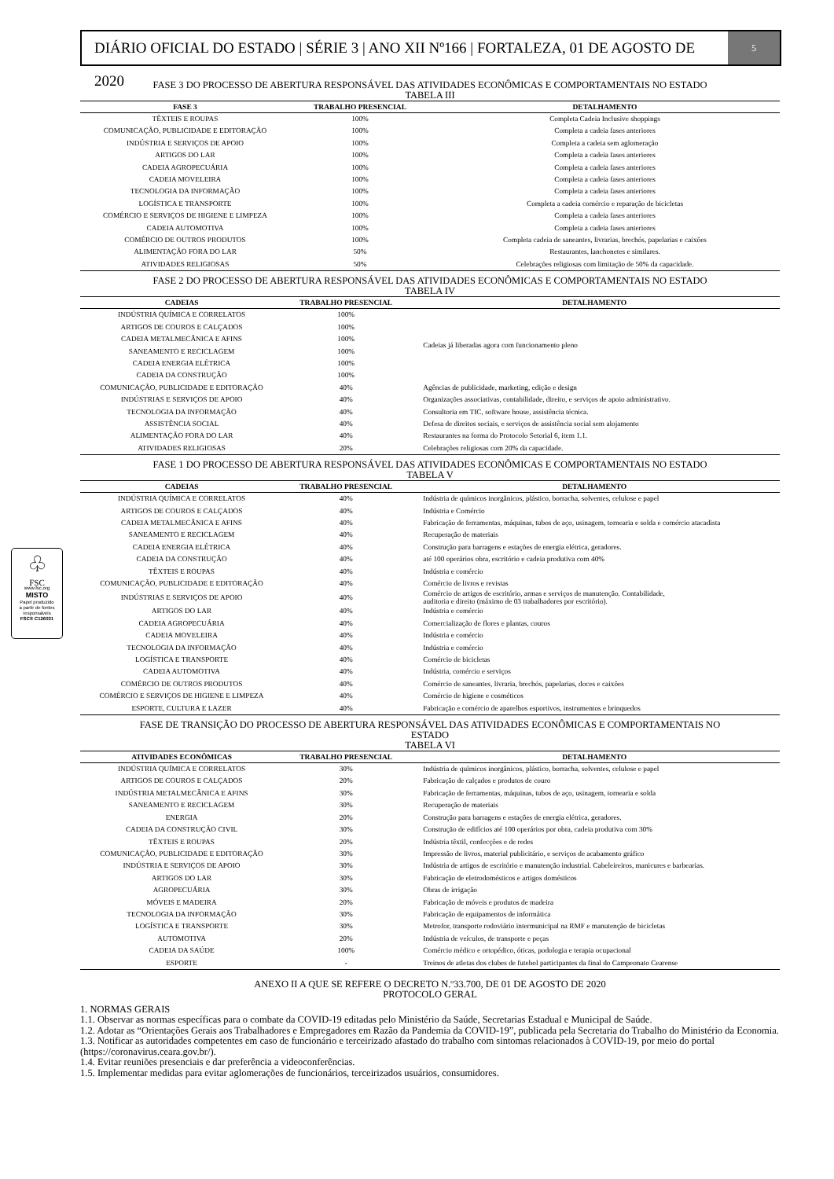DIÁRIO OFICIAL DO ESTADO | SÉRIE 3 | ANO XII Nº166 | FORTALEZA, 01 DE AGOSTO DE 2020
5
♧
FSC
www.fsc.org
MISTO
Papel produzido
a partir de fontes
responsáveis
FSC® C126031
FASE 3 DO PROCESSO DE ABERTURA RESPONSÁVEL DAS ATIVIDADES ECONÔMICAS E COMPORTAMENTAIS NO ESTADO
TABELA III
| FASE 3 | TRABALHO PRESENCIAL | DETALHAMENTO |
| --- | --- | --- |
| TÊXTEIS E ROUPAS | 100% | Completa Cadeia Inclusive shoppings |
| COMUNICAÇÃO, PUBLICIDADE E EDITORAÇÃO | 100% | Completa a cadeia fases anteriores |
| INDÚSTRIA E SERVIÇOS DE APOIO | 100% | Completa a cadeia sem aglomeração |
| ARTIGOS DO LAR | 100% | Completa a cadeia fases anteriores |
| CADEIA AGROPECUÁRIA | 100% | Completa a cadeia fases anteriores |
| CADEIA MOVELEIRA | 100% | Completa a cadeia fases anteriores |
| TECNOLOGIA DA INFORMAÇÃO | 100% | Completa a cadeia fases anteriores |
| LOGÍSTICA E TRANSPORTE | 100% | Completa a cadeia comércio e reparação de bicicletas |
| COMÉRCIO E SERVIÇOS DE HIGIENE E LIMPEZA | 100% | Completa a cadeia fases anteriores |
| CADEIA AUTOMOTIVA | 100% | Completa a cadeia fases anteriores |
| COMÉRCIO DE OUTROS PRODUTOS | 100% | Completa cadeia de saneantes, livrarias, brechós, papelarias e caixões |
| ALIMENTAÇÃO FORA DO LAR | 50% | Restaurantes, lanchonetes e similares. |
| ATIVIDADES RELIGIOSAS | 50% | Celebrações religiosas com limitação de 50% da capacidade. |
FASE 2 DO PROCESSO DE ABERTURA RESPONSÁVEL DAS ATIVIDADES ECONÔMICAS E COMPORTAMENTAIS NO ESTADO
TABELA IV
| CADEIAS | TRABALHO PRESENCIAL | DETALHAMENTO |
| --- | --- | --- |
| INDÚSTRIA QUÍMICA E CORRELATOS | 100% | Cadeias já liberadas agora com funcionamento pleno |
| ARTIGOS DE COUROS E CALÇADOS | 100% | |
| CADEIA METALMECÂNICA E AFINS | 100% | |
| SANEAMENTO E RECICLAGEM | 100% | |
| CADEIA ENERGIA ELÉTRICA | 100% | |
| CADEIA DA CONSTRUÇÃO | 100% | |
| COMUNICAÇÃO, PUBLICIDADE E EDITORAÇÃO | 40% | Agências de publicidade, marketing, edição e design |
| INDÚSTRIAS E SERVIÇOS DE APOIO | 40% | Organizações associativas, contabilidade, direito, e serviços de apoio administrativo. |
| TECNOLOGIA DA INFORMAÇÃO | 40% | Consultoria em TIC, software house, assistência técnica. |
| ASSISTÊNCIA SOCIAL | 40% | Defesa de direitos sociais, e serviços de assistência social sem alojamento |
| ALIMENTAÇÃO FORA DO LAR | 40% | Restaurantes na forma do Protocolo Setorial 6, item 1.1. |
| ATIVIDADES RELIGIOSAS | 20% | Celebrações religiosas com 20% da capacidade. |
FASE 1 DO PROCESSO DE ABERTURA RESPONSÁVEL DAS ATIVIDADES ECONÔMICAS E COMPORTAMENTAIS NO ESTADO
TABELA V
| CADEIAS | TRABALHO PRESENCIAL | DETALHAMENTO |
| --- | --- | --- |
| INDÚSTRIA QUÍMICA E CORRELATOS | 40% | Indústria de químicos inorgânicos, plástico, borracha, solventes, celulose e papel |
| ARTIGOS DE COUROS E CALÇADOS | 40% | Indústria e Comércio |
| CADEIA METALMECÂNICA E AFINS | 40% | Fabricação de ferramentas, máquinas, tubos de aço, usinagem, tornearia e solda e comércio atacadista |
| SANEAMENTO E RECICLAGEM | 40% | Recuperação de materiais |
| CADEIA ENERGIA ELÉTRICA | 40% | Construção para barragens e estações de energia elétrica, geradores. |
| CADEIA DA CONSTRUÇÃO | 40% | até 100 operários obra, escritório e cadeia produtiva com 40% |
| TÊXTEIS E ROUPAS | 40% | Indústria e comércio |
| COMUNICAÇÃO, PUBLICIDADE E EDITORAÇÃO | 40% | Comércio de livros e revistas |
| INDÚSTRIAS E SERVIÇOS DE APOIO | 40% | Comércio de artigos de escritório, armas e serviços de manutenção. Contabilidade, auditoria e direito (máximo de 03 trabalhadores por escritório). |
| ARTIGOS DO LAR | 40% | Indústria e comércio |
| CADEIA AGROPECUÁRIA | 40% | Comercialização de flores e plantas, couros |
| CADEIA MOVELEIRA | 40% | Indústria e comércio |
| TECNOLOGIA DA INFORMAÇÃO | 40% | Indústria e comércio |
| LOGÍSTICA E TRANSPORTE | 40% | Comércio de bicicletas |
| CADEIA AUTOMOTIVA | 40% | Indústria, comércio e serviços |
| COMÉRCIO DE OUTROS PRODUTOS | 40% | Comércio de saneantes, livraria, brechós, papelarias, doces e caixões |
| COMÉRCIO E SERVIÇOS DE HIGIENE E LIMPEZA | 40% | Comércio de higiene e cosméticos |
| ESPORTE, CULTURA E LAZER | 40% | Fabricação e comércio de aparelhos esportivos, instrumentos e brinquedos |
FASE DE TRANSIÇÃO DO PROCESSO DE ABERTURA RESPONSÁVEL DAS ATIVIDADES ECONÔMICAS E COMPORTAMENTAIS NO
ESTADO
TABELA VI
| ATIVIDADES ECONÔMICAS | TRABALHO PRESENCIAL | DETALHAMENTO |
| --- | --- | --- |
| INDÚSTRIA QUÍMICA E CORRELATOS | 30% | Indústria de químicos inorgânicos, plástico, borracha, solventes, celulose e papel |
| ARTIGOS DE COUROS E CALÇADOS | 20% | Fabricação de calçados e produtos de couro |
| INDÚSTRIA METALMECÂNICA E AFINS | 30% | Fabricação de ferramentas, máquinas, tubos de aço, usinagem, tornearia e solda |
| SANEAMENTO E RECICLAGEM | 30% | Recuperação de materiais |
| ENERGIA | 20% | Construção para barragens e estações de energia elétrica, geradores. |
| CADEIA DA CONSTRUÇÃO CIVIL | 30% | Construção de edifícios até 100 operários por obra, cadeia produtiva com 30% |
| TÊXTEIS E ROUPAS | 20% | Indústria têxtil, confecções e de redes |
| COMUNICAÇÃO, PUBLICIDADE E EDITORAÇÃO | 30% | Impressão de livros, material publicitário, e serviços de acabamento gráfico |
| INDÚSTRIA E SERVIÇOS DE APOIO | 30% | Indústria de artigos de escritório e manutenção industrial. Cabeleireiros, manicures e barbearias. |
| ARTIGOS DO LAR | 30% | Fabricação de eletrodomésticos e artigos domésticos |
| AGROPECUÁRIA | 30% | Obras de irrigação |
| MÓVEIS E MADEIRA | 20% | Fabricação de móveis e produtos de madeira |
| TECNOLOGIA DA INFORMAÇÃO | 30% | Fabricação de equipamentos de informática |
| LOGÍSTICA E TRANSPORTE | 30% | Metrofor, transporte rodoviário intermunicipal na RMF e manutenção de bicicletas |
| AUTOMOTIVA | 20% | Indústria de veículos, de transporte e peças |
| CADEIA DA SAÚDE | 100% | Comércio médico e ortopédico, óticas, podologia e terapia ocupacional |
| ESPORTE | - | Treinos de atletas dos clubes de futebol participantes da final do Campeonato Cearense |
ANEXO II A QUE SE REFERE O DECRETO N.º33.700, DE 01 DE AGOSTO DE 2020
PROTOCOLO GERAL
1. NORMAS GERAIS
1.1. Observar as normas específicas para o combate da COVID-19 editadas pelo Ministério da Saúde, Secretarias Estadual e Municipal de Saúde.
1.2. Adotar as “Orientações Gerais aos Trabalhadores e Empregadores em Razão da Pandemia da COVID-19”, publicada pela Secretaria do Trabalho do Ministério da Economia.
1.3. Notificar as autoridades competentes em caso de funcionário e terceirizado afastado do trabalho com sintomas relacionados à COVID-19, por meio do portal (https://coronavirus.ceara.gov.br/).
1.4. Evitar reuniões presenciais e dar preferência a videoconferências.
1.5. Implementar medidas para evitar aglomerações de funcionários, terceirizados usuários, consumidores.